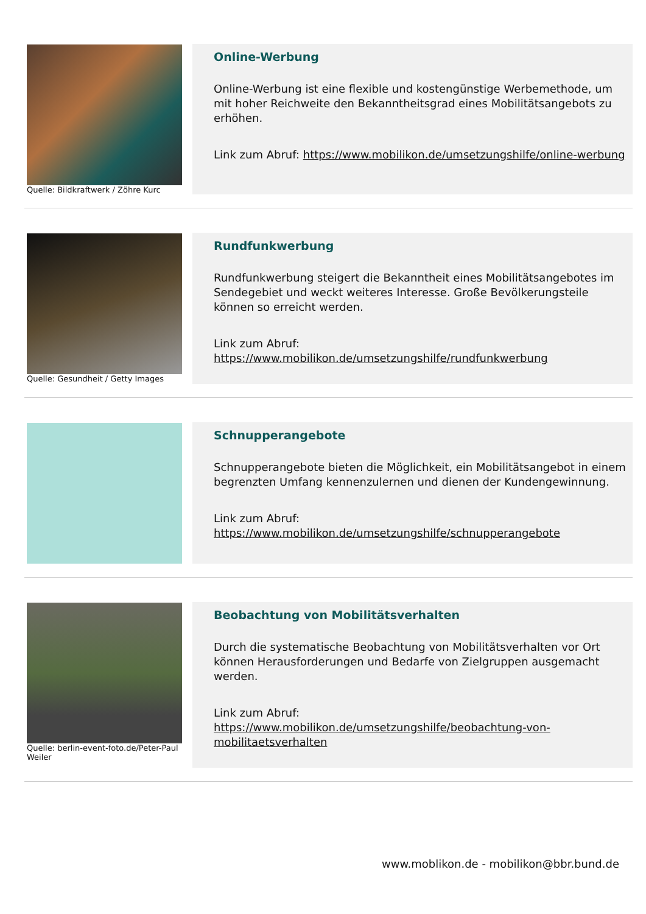Quelle: Bildkraftwerk / Zöhre Kurc
Online-Werbung
Online-Werbung ist eine flexible und kostengünstige Werbemethode, um mit hoher Reichweite den Bekanntheitsgrad eines Mobilitätsangebots zu erhöhen.
Link zum Abruf: https://www.mobilikon.de/umsetzungshilfe/online-werbung
Quelle: Gesundheit / Getty Images
Rundfunkwerbung
Rundfunkwerbung steigert die Bekanntheit eines Mobilitätsangebotes im Sendegebiet und weckt weiteres Interesse. Große Bevölkerungsteile können so erreicht werden.
Link zum Abruf:
https://www.mobilikon.de/umsetzungshilfe/rundfunkwerbung
Schnupperangebote
Schnupperangebote bieten die Möglichkeit, ein Mobilitätsangebot in einem begrenzten Umfang kennenzulernen und dienen der Kundengewinnung.
Link zum Abruf:
https://www.mobilikon.de/umsetzungshilfe/schnupperangebote
Quelle: berlin-event-foto.de/Peter-Paul Weiler
Beobachtung von Mobilitätsverhalten
Durch die systematische Beobachtung von Mobilitätsverhalten vor Ort können Herausforderungen und Bedarfe von Zielgruppen ausgemacht werden.
Link zum Abruf:
https://www.mobilikon.de/umsetzungshilfe/beobachtung-von-mobilitaetsverhalten
www.moblikon.de - mobilikon@bbr.bund.de